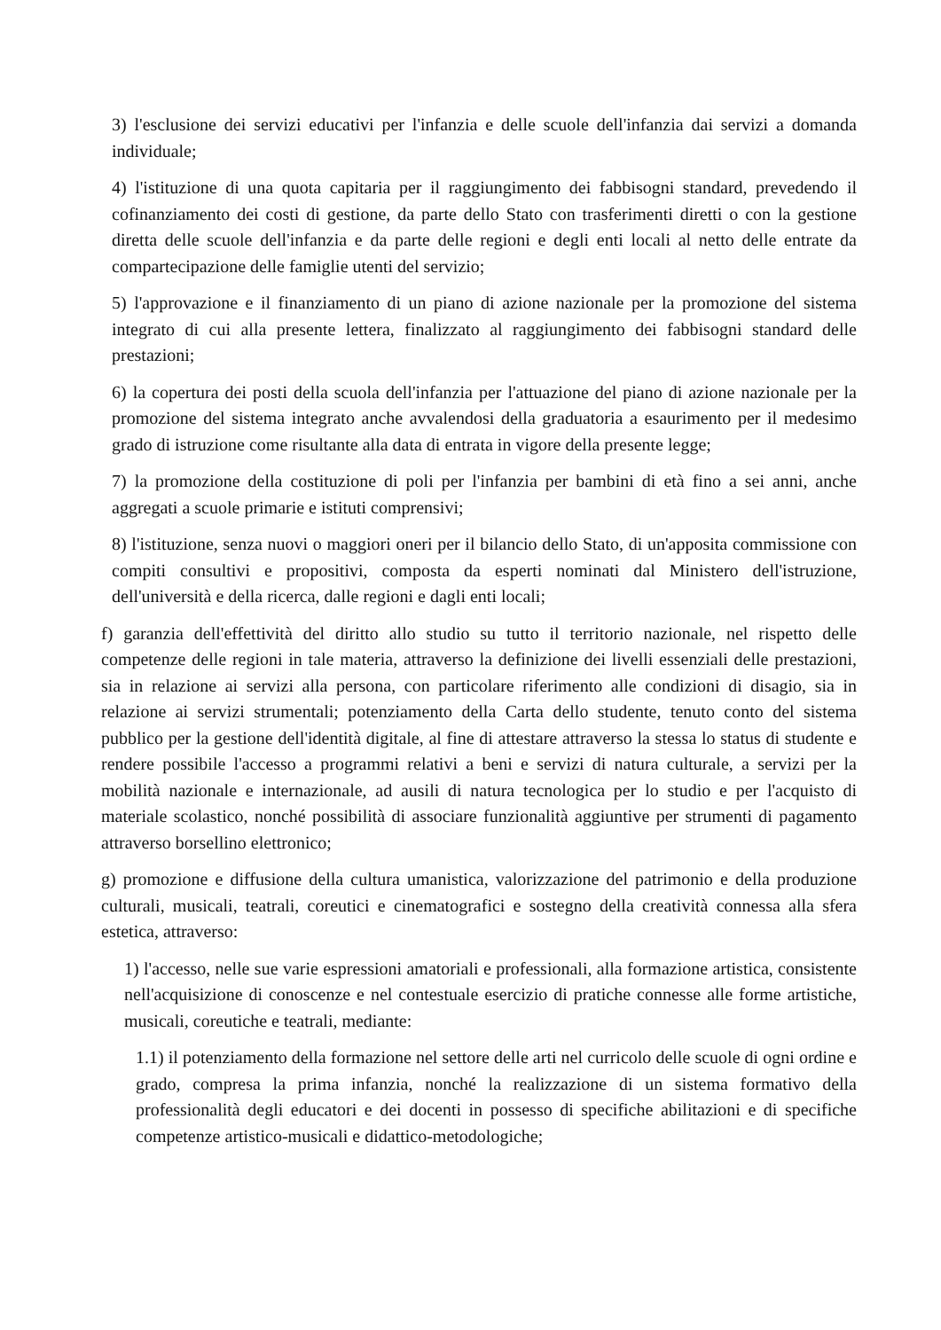3) l'esclusione dei servizi educativi per l'infanzia e delle scuole dell'infanzia dai servizi a domanda individuale;
4) l'istituzione di una quota capitaria per il raggiungimento dei fabbisogni standard, prevedendo il cofinanziamento dei costi di gestione, da parte dello Stato con trasferimenti diretti o con la gestione diretta delle scuole dell'infanzia e da parte delle regioni e degli enti locali al netto delle entrate da compartecipazione delle famiglie utenti del servizio;
5) l'approvazione e il finanziamento di un piano di azione nazionale per la promozione del sistema integrato di cui alla presente lettera, finalizzato al raggiungimento dei fabbisogni standard delle prestazioni;
6) la copertura dei posti della scuola dell'infanzia per l'attuazione del piano di azione nazionale per la promozione del sistema integrato anche avvalendosi della graduatoria a esaurimento per il medesimo grado di istruzione come risultante alla data di entrata in vigore della presente legge;
7) la promozione della costituzione di poli per l'infanzia per bambini di età fino a sei anni, anche aggregati a scuole primarie e istituti comprensivi;
8) l'istituzione, senza nuovi o maggiori oneri per il bilancio dello Stato, di un'apposita commissione con compiti consultivi e propositivi, composta da esperti nominati dal Ministero dell'istruzione, dell'università e della ricerca, dalle regioni e dagli enti locali;
f) garanzia dell'effettività del diritto allo studio su tutto il territorio nazionale, nel rispetto delle competenze delle regioni in tale materia, attraverso la definizione dei livelli essenziali delle prestazioni, sia in relazione ai servizi alla persona, con particolare riferimento alle condizioni di disagio, sia in relazione ai servizi strumentali; potenziamento della Carta dello studente, tenuto conto del sistema pubblico per la gestione dell'identità digitale, al fine di attestare attraverso la stessa lo status di studente e rendere possibile l'accesso a programmi relativi a beni e servizi di natura culturale, a servizi per la mobilità nazionale e internazionale, ad ausili di natura tecnologica per lo studio e per l'acquisto di materiale scolastico, nonché possibilità di associare funzionalità aggiuntive per strumenti di pagamento attraverso borsellino elettronico;
g) promozione e diffusione della cultura umanistica, valorizzazione del patrimonio e della produzione culturali, musicali, teatrali, coreutici e cinematografici e sostegno della creatività connessa alla sfera estetica, attraverso:
1) l'accesso, nelle sue varie espressioni amatoriali e professionali, alla formazione artistica, consistente nell'acquisizione di conoscenze e nel contestuale esercizio di pratiche connesse alle forme artistiche, musicali, coreutiche e teatrali, mediante:
1.1) il potenziamento della formazione nel settore delle arti nel curricolo delle scuole di ogni ordine e grado, compresa la prima infanzia, nonché la realizzazione di un sistema formativo della professionalità degli educatori e dei docenti in possesso di specifiche abilitazioni e di specifiche competenze artistico-musicali e didattico-metodologiche;